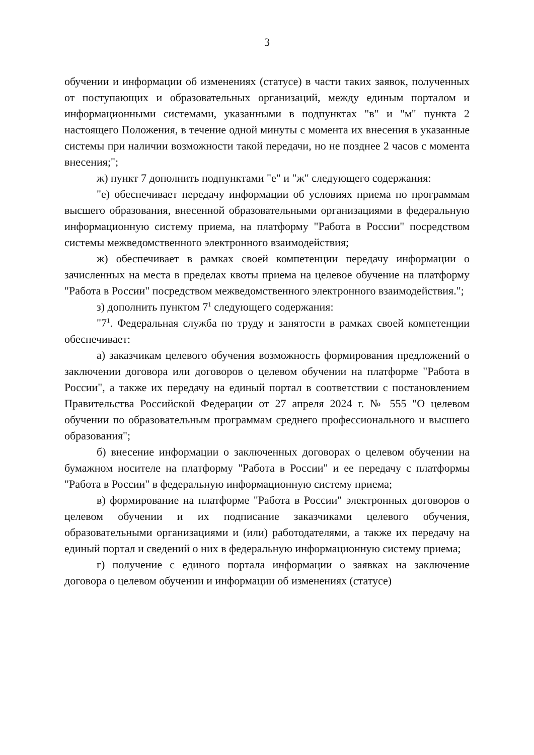3
обучении и информации об изменениях (статусе) в части таких заявок, полученных от поступающих и образовательных организаций, между единым порталом и информационными системами, указанными в подпунктах "в" и "м" пункта 2 настоящего Положения, в течение одной минуты с момента их внесения в указанные системы при наличии возможности такой передачи, но не позднее 2 часов с момента внесения;";
ж) пункт 7 дополнить подпунктами "е" и "ж" следующего содержания:
"е) обеспечивает передачу информации об условиях приема по программам высшего образования, внесенной образовательными организациями в федеральную информационную систему приема, на платформу "Работа в России" посредством системы межведомственного электронного взаимодействия;
ж) обеспечивает в рамках своей компетенции передачу информации о зачисленных на места в пределах квоты приема на целевое обучение на платформу "Работа в России" посредством межведомственного электронного взаимодействия.";
з) дополнить пунктом 7<sup>1</sup> следующего содержания:
"7<sup>1</sup>. Федеральная служба по труду и занятости в рамках своей компетенции обеспечивает:
а) заказчикам целевого обучения возможность формирования предложений о заключении договора или договоров о целевом обучении на платформе "Работа в России", а также их передачу на единый портал в соответствии с постановлением Правительства Российской Федерации от 27 апреля 2024 г. № 555 "О целевом обучении по образовательным программам среднего профессионального и высшего образования";
б) внесение информации о заключенных договорах о целевом обучении на бумажном носителе на платформу "Работа в России" и ее передачу с платформы "Работа в России" в федеральную информационную систему приема;
в) формирование на платформе "Работа в России" электронных договоров о целевом обучении и их подписание заказчиками целевого обучения, образовательными организациями и (или) работодателями, а также их передачу на единый портал и сведений о них в федеральную информационную систему приема;
г) получение с единого портала информации о заявках на заключение договора о целевом обучении и информации об изменениях (статусе)